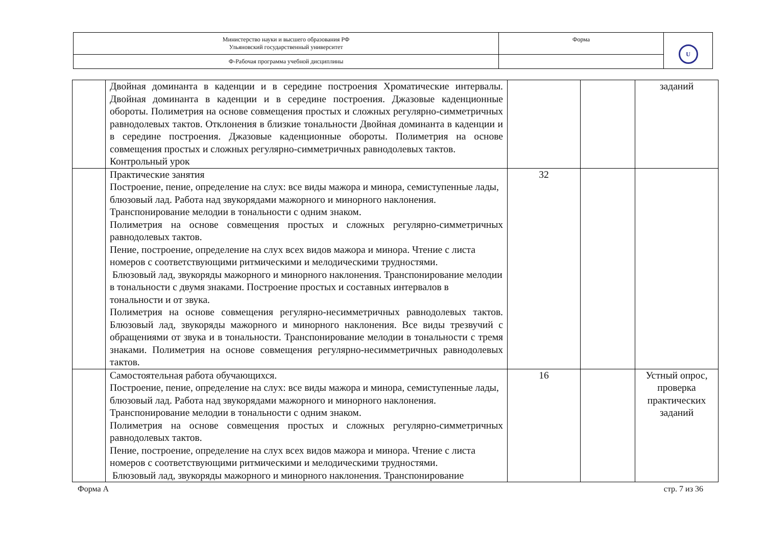| Министерство науки и высшего образования РФ Ульяновский государственный университет | Форма | U |
| Ф-Рабочая программа учебной дисциплины | | |
| | Двойная доминанта в каденции и в середине построения Хроматические интервалы. Двойная доминанта в каденции и в середине построения. Джазовые каденционные обороты. Полиметрия на основе совмещения простых и сложных регулярно-симметричных равнодолевых тактов. Отклонения в близкие тональности Двойная доминанта в каденции и в середине построения. Джазовые каденционные обороты. Полиметрия на основе совмещения простых и сложных регулярно-симметричных равнодолевых тактов. Контрольный урок | | | заданий |
| | Практические занятия Построение, пение, определение на слух: все виды мажора и минора, семиступенные лады, блюзовый лад. Работа над звукорядами мажорного и минорного наклонения. Транспонирование мелодии в тональности с одним знаком. Полиметрия на основе совмещения простых и сложных регулярно-симметричных равнодолевых тактов. Пение, построение, определение на слух всех видов мажора и минора. Чтение с листа номеров с соответствующими ритмическими и мелодическими трудностями. Блюзовый лад, звукоряды мажорного и минорного наклонения. Транспонирование мелодии в тональности с двумя знаками. Построение простых и составных интервалов в тональности и от звука. Полиметрия на основе совмещения регулярно-несимметричных равнодолевых тактов. Блюзовый лад, звукоряды мажорного и минорного наклонения. Все виды трезвучий с обращениями от звука и в тональности. Транспонирование мелодии в тональности с тремя знаками. Полиметрия на основе совмещения регулярно-несимметричных равнодолевых тактов. | 32 | | |
| | Самостоятельная работа обучающихся. Построение, пение, определение на слух: все виды мажора и минора, семиступенные лады, блюзовый лад. Работа над звукорядами мажорного и минорного наклонения. Транспонирование мелодии в тональности с одним знаком. Полиметрия на основе совмещения простых и сложных регулярно-симметричных равнодолевых тактов. Пение, построение, определение на слух всех видов мажора и минора. Чтение с листа номеров с соответствующими ритмическими и мелодическими трудностями. Блюзовый лад, звукоряды мажорного и минорного наклонения. Транспонирование | 16 | | Устный опрос, проверка практических заданий |
Форма А стр. 7 из 36